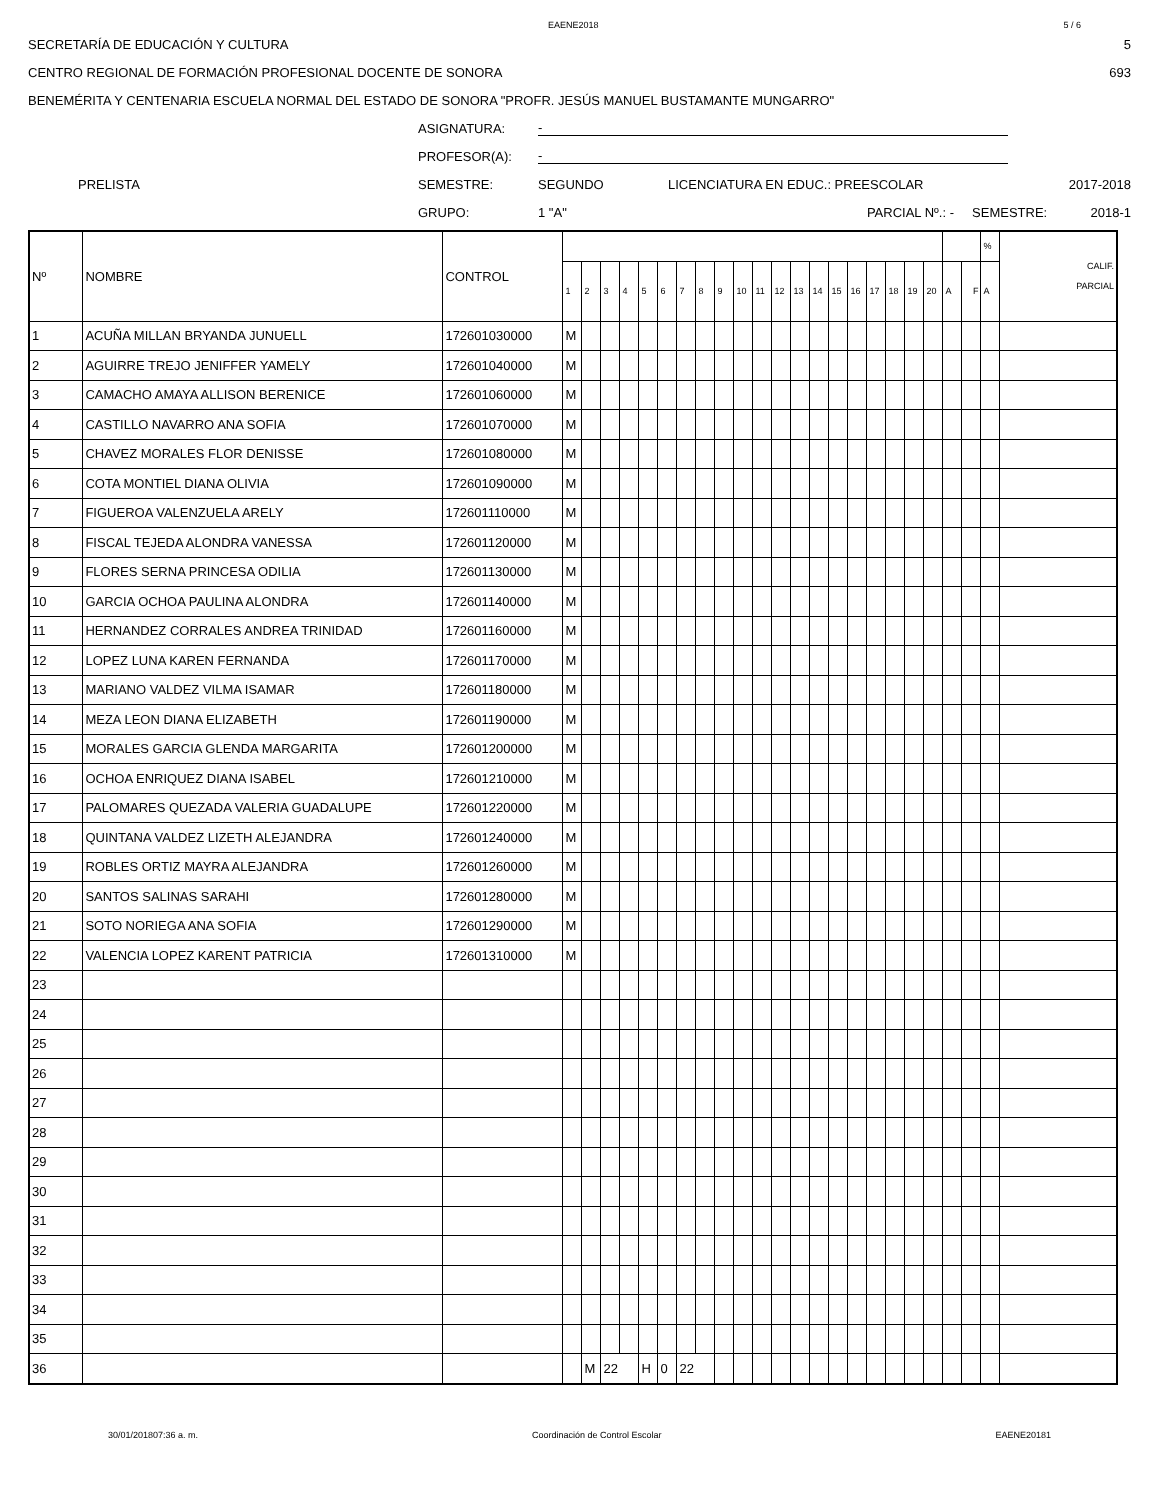EAENE2018 5 / 6
SECRETARÍA DE EDUCACIÓN Y CULTURA 5
CENTRO REGIONAL DE FORMACIÓN PROFESIONAL DOCENTE DE SONORA 693
BENEMÉRITA Y CENTENARIA ESCUELA NORMAL DEL ESTADO DE SONORA "PROFR. JESÚS MANUEL BUSTAMANTE MUNGARRO"
ASIGNATURA: -
PROFESOR(A): -
PRELISTA SEMESTRE: SEGUNDO LICENCIATURA EN EDUC.: PREESCOLAR 2017-2018
GRUPO: 1 "A" PARCIAL Nº.: - SEMESTRE: 2018-1
| Nº | NOMBRE | CONTROL | | | | | | | | | | | | | | | | | | | | | | | % | CALIF. PARCIAL |
| --- | --- | --- | --- | --- | --- | --- | --- | --- | --- | --- | --- | --- | --- | --- | --- | --- | --- | --- | --- | --- | --- | --- | --- | --- | --- | --- |
| | | | 1 | 2 | 3 | 4 | 5 | 6 | 7 | 8 | 9 | 10 | 11 | 12 | 13 | 14 | 15 | 16 | 17 | 18 | 19 | 20 | A | F | A | |
| 1 | ACUÑA MILLAN BRYANDA JUNUELL | 172601030000 | M | | | | | | | | | | | | | | | | | | | | | | | |
| 2 | AGUIRRE TREJO JENIFFER YAMELY | 172601040000 | M | | | | | | | | | | | | | | | | | | | | | | | |
| 3 | CAMACHO AMAYA ALLISON BERENICE | 172601060000 | M | | | | | | | | | | | | | | | | | | | | | | | |
| 4 | CASTILLO NAVARRO ANA SOFIA | 172601070000 | M | | | | | | | | | | | | | | | | | | | | | | | |
| 5 | CHAVEZ MORALES FLOR DENISSE | 172601080000 | M | | | | | | | | | | | | | | | | | | | | | | | |
| 6 | COTA MONTIEL DIANA OLIVIA | 172601090000 | M | | | | | | | | | | | | | | | | | | | | | | | |
| 7 | FIGUEROA VALENZUELA ARELY | 172601110000 | M | | | | | | | | | | | | | | | | | | | | | | | |
| 8 | FISCAL TEJEDA ALONDRA VANESSA | 172601120000 | M | | | | | | | | | | | | | | | | | | | | | | | |
| 9 | FLORES SERNA PRINCESA ODILIA | 172601130000 | M | | | | | | | | | | | | | | | | | | | | | | | |
| 10 | GARCIA OCHOA PAULINA ALONDRA | 172601140000 | M | | | | | | | | | | | | | | | | | | | | | | | |
| 11 | HERNANDEZ CORRALES ANDREA TRINIDAD | 172601160000 | M | | | | | | | | | | | | | | | | | | | | | | | |
| 12 | LOPEZ LUNA KAREN FERNANDA | 172601170000 | M | | | | | | | | | | | | | | | | | | | | | | | |
| 13 | MARIANO VALDEZ VILMA ISAMAR | 172601180000 | M | | | | | | | | | | | | | | | | | | | | | | | |
| 14 | MEZA LEON DIANA ELIZABETH | 172601190000 | M | | | | | | | | | | | | | | | | | | | | | | | |
| 15 | MORALES GARCIA GLENDA MARGARITA | 172601200000 | M | | | | | | | | | | | | | | | | | | | | | | | |
| 16 | OCHOA ENRIQUEZ DIANA ISABEL | 172601210000 | M | | | | | | | | | | | | | | | | | | | | | | | |
| 17 | PALOMARES QUEZADA VALERIA GUADALUPE | 172601220000 | M | | | | | | | | | | | | | | | | | | | | | | | |
| 18 | QUINTANA VALDEZ LIZETH ALEJANDRA | 172601240000 | M | | | | | | | | | | | | | | | | | | | | | | | |
| 19 | ROBLES ORTIZ MAYRA ALEJANDRA | 172601260000 | M | | | | | | | | | | | | | | | | | | | | | | | |
| 20 | SANTOS SALINAS SARAHI | 172601280000 | M | | | | | | | | | | | | | | | | | | | | | | | |
| 21 | SOTO NORIEGA ANA SOFIA | 172601290000 | M | | | | | | | | | | | | | | | | | | | | | | | |
| 22 | VALENCIA LOPEZ KARENT PATRICIA | 172601310000 | M | | | | | | | | | | | | | | | | | | | | | | | |
| 23 | | | | | | | | | | | | | | | | | | | | | | | | | | |
| 24 | | | | | | | | | | | | | | | | | | | | | | | | | | |
| 25 | | | | | | | | | | | | | | | | | | | | | | | | | | |
| 26 | | | | | | | | | | | | | | | | | | | | | | | | | | |
| 27 | | | | | | | | | | | | | | | | | | | | | | | | | | |
| 28 | | | | | | | | | | | | | | | | | | | | | | | | | | |
| 29 | | | | | | | | | | | | | | | | | | | | | | | | | | |
| 30 | | | | | | | | | | | | | | | | | | | | | | | | | | |
| 31 | | | | | | | | | | | | | | | | | | | | | | | | | | |
| 32 | | | | | | | | | | | | | | | | | | | | | | | | | | |
| 33 | | | | | | | | | | | | | | | | | | | | | | | | | | |
| 34 | | | | | | | | | | | | | | | | | | | | | | | | | | |
| 35 | | | | | | | | | | | | | | | | | | | | | | | | | | |
| 36 | | | | M | 22 | | H | 0 | 22 | | | | | | | | | | | | | | | | | |
30/01/201807:36 a. m. Coordinación de Control Escolar EAENE20181